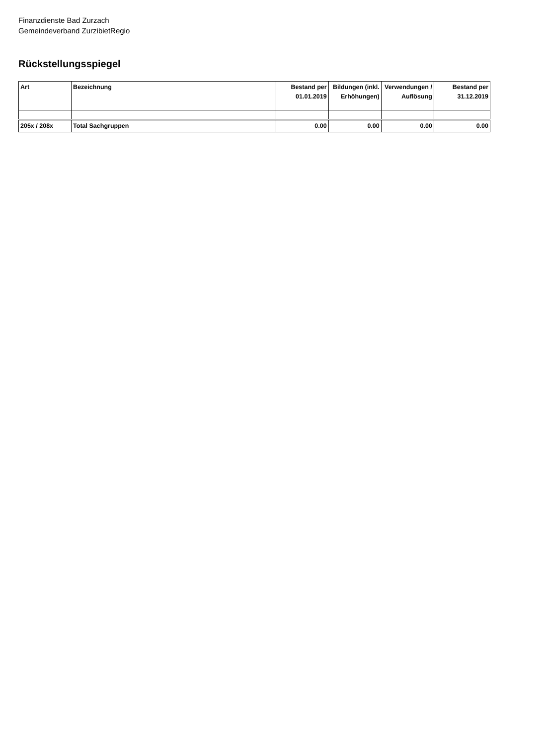Finanzdienste Bad Zurzach
Gemeindeverband ZurzibietRegio
Rückstellungsspiegel
| Art | Bezeichnung | Bestand per 01.01.2019 | Bildungen (inkl. Erhöhungen) | Verwendungen / Auflösung | Bestand per 31.12.2019 |
| --- | --- | --- | --- | --- | --- |
| 205x / 208x | Total Sachgruppen | 0.00 | 0.00 | 0.00 | 0.00 |